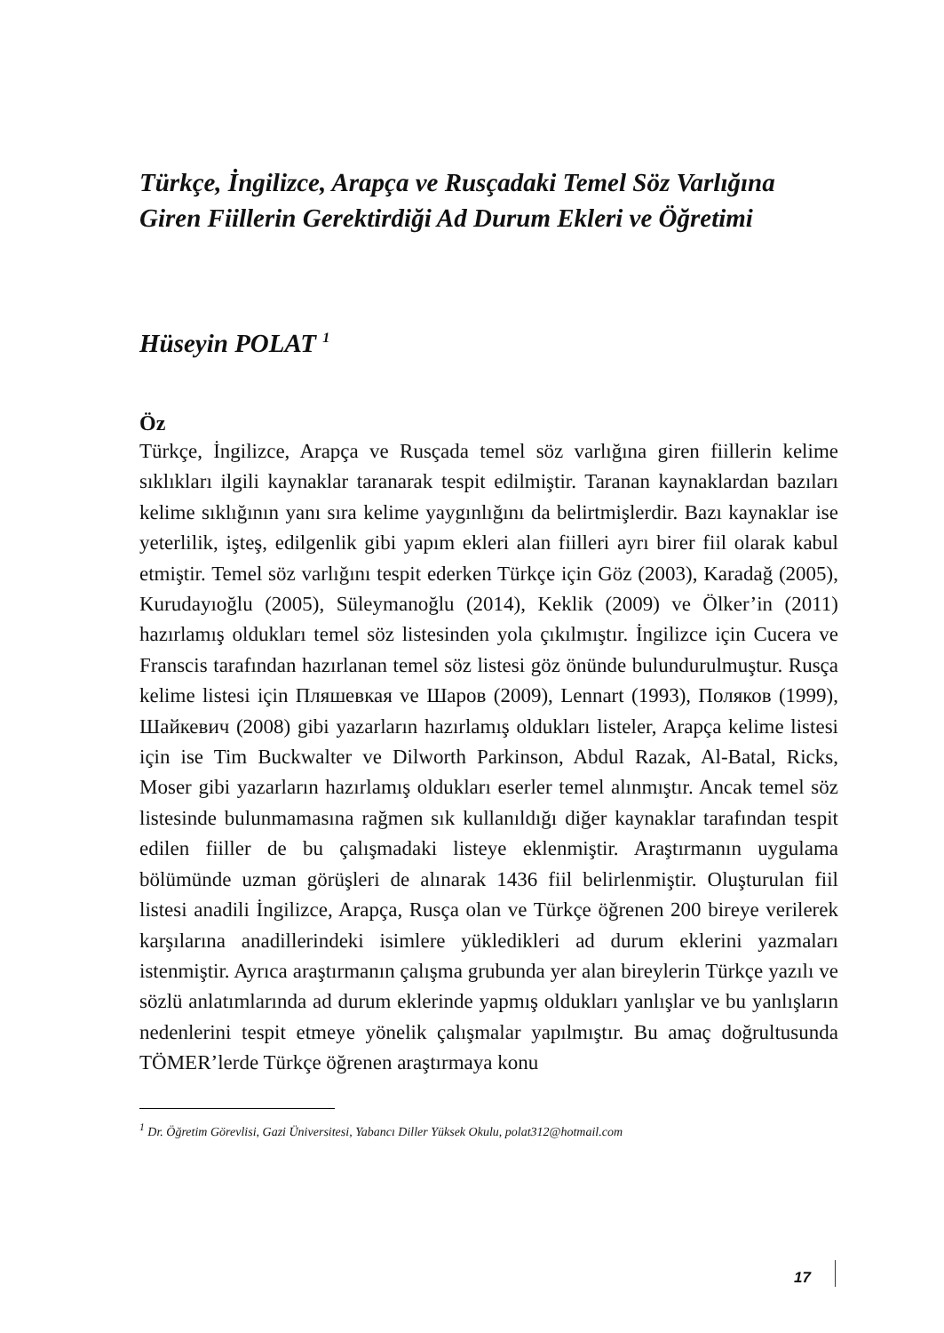Türkçe, İngilizce, Arapça ve Rusçadaki Temel Söz Varlığına Giren Fiillerin Gerektirdiği Ad Durum Ekleri ve Öğretimi
Hüseyin POLAT <sup>1</sup>
Öz
Türkçe, İngilizce, Arapça ve Rusçada temel söz varlığına giren fiillerin kelime sıklıkları ilgili kaynaklar taranarak tespit edilmiştir. Taranan kaynaklardan bazıları kelime sıklığının yanı sıra kelime yaygınlığını da belirtmişlerdir. Bazı kaynaklar ise yeterlilik, işteş, edilgenlik gibi yapım ekleri alan fiilleri ayrı birer fiil olarak kabul etmiştir. Temel söz varlığını tespit ederken Türkçe için Göz (2003), Karadağ (2005), Kurudayıoğlu (2005), Süleymanoğlu (2014), Keklik (2009) ve Ölker’in (2011) hazırlamış oldukları temel söz listesinden yola çıkılmıştır. İngilizce için Cucera ve Franscis tarafından hazırlanan temel söz listesi göz önünde bulundurulmuştur. Rusça kelime listesi için Пляшевкая ve Шаров (2009), Lennart (1993), Поляков (1999), Шайкевич (2008) gibi yazarların hazırlamış oldukları listeler, Arapça kelime listesi için ise Tim Buckwalter ve Dilworth Parkinson, Abdul Razak, Al-Batal, Ricks, Moser gibi yazarların hazırlamış oldukları eserler temel alınmıştır. Ancak temel söz listesinde bulunmamasına rağmen sık kullanıldığı diğer kaynaklar tarafından tespit edilen fiiller de bu çalışmadaki listeye eklenmiştir. Araştırmanın uygulama bölümünde uzman görüşleri de alınarak 1436 fiil belirlenmiştir. Oluşturulan fiil listesi anadili İngilizce, Arapça, Rusça olan ve Türkçe öğrenen 200 bireye verilerek karşılarına anadillerindeki isimlere yükledikleri ad durum eklerini yazmaları istenmiştir. Ayrıca araştırmanın çalışma grubunda yer alan bireylerin Türkçe yazılı ve sözlü anlatımlarında ad durum eklerinde yapmış oldukları yanlışlar ve bu yanlışların nedenlerini tespit etmeye yönelik çalışmalar yapılmıştır. Bu amaç doğrultusunda TÖMER’lerde Türkçe öğrenen araştırmaya konu
<sup>1</sup> Dr. Öğretim Görevlisi, Gazi Üniversitesi, Yabancı Diller Yüksek Okulu, polat312@hotmail.com
17